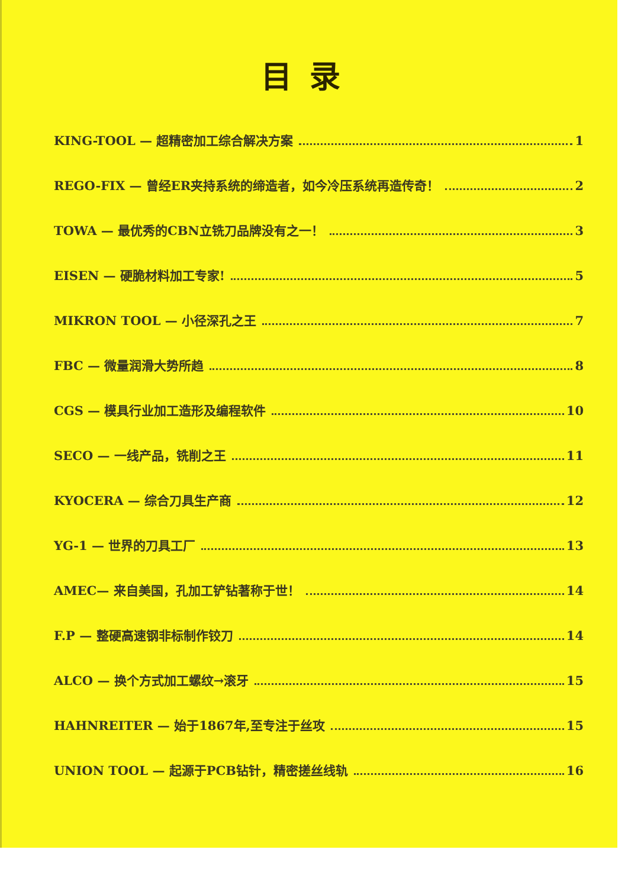目录
KING-TOOL — 超精密加工综合解决方案 1
REGO-FIX — 曾经ER夹持系统的缔造者，如今冷压系统再造传奇！ 2
TOWA — 最优秀的CBN立铣刀品牌没有之一！ 3
EISEN — 硬脆材料加工专家! 5
MIKRON TOOL — 小径深孔之王 7
FBC — 微量润滑大势所趋 8
CGS — 模具行业加工造形及编程软件 10
SECO — 一线产品，铣削之王 11
KYOCERA — 综合刀具生产商 12
YG-1 — 世界的刀具工厂 13
AMEC— 来自美国，孔加工铲钻著称于世！ 14
F.P — 整硬高速钢非标制作铰刀 14
ALCO — 换个方式加工螺纹→滚牙 15
HAHNREITER — 始于1867年,至专注于丝攻 15
UNION TOOL — 起源于PCB钻针，精密搓丝线轨 16